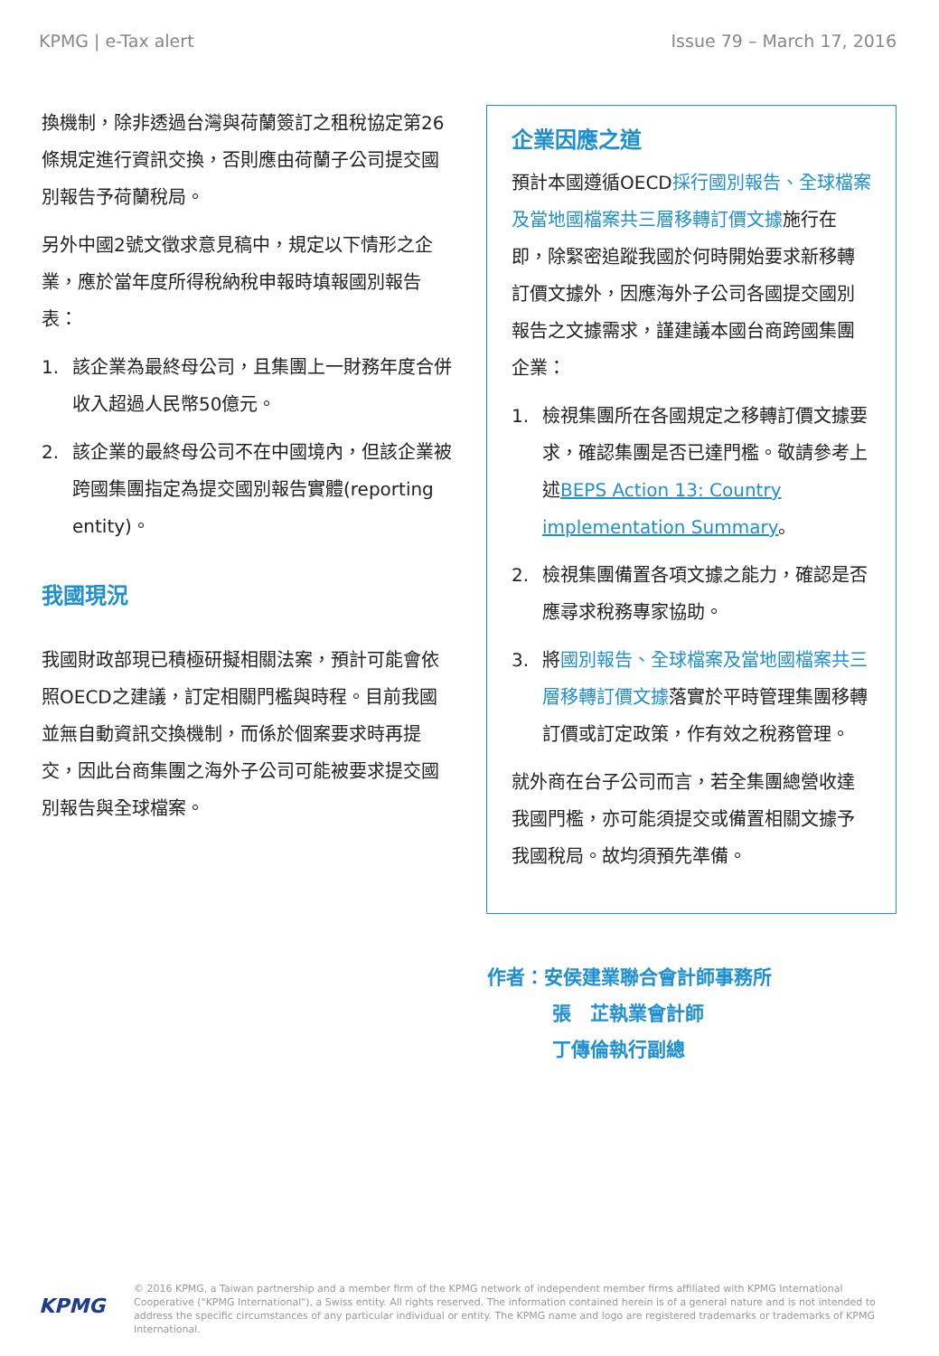KPMG | e-Tax alert Issue 79 – March 17, 2016
換機制，除非透過台灣與荷蘭簽訂之租稅協定第26條規定進行資訊交換，否則應由荷蘭子公司提交國別報告予荷蘭稅局。
另外中國2號文徵求意見稿中，規定以下情形之企業，應於當年度所得稅納稅申報時填報國別報告表：
1. 該企業為最終母公司，且集團上一財務年度合併收入超過人民幣50億元。
2. 該企業的最終母公司不在中國境內，但該企業被跨國集團指定為提交國別報告實體(reporting entity)。
我國現況
我國財政部現已積極研擬相關法案，預計可能會依照OECD之建議，訂定相關門檻與時程。目前我國並無自動資訊交換機制，而係於個案要求時再提交，因此台商集團之海外子公司可能被要求提交國別報告與全球檔案。
企業因應之道
預計本國遵循OECD採行國別報告、全球檔案及當地國檔案共三層移轉訂價文據施行在即，除緊密追蹤我國於何時開始要求新移轉訂價文據外，因應海外子公司各國提交國別報告之文據需求，謹建議本國台商跨國集團企業：
1. 檢視集團所在各國規定之移轉訂價文據要求，確認集團是否已達門檻。敬請參考上述BEPS Action 13: Country implementation Summary。
2. 檢視集團備置各項文據之能力，確認是否應尋求稅務專家協助。
3. 將國別報告、全球檔案及當地國檔案共三層移轉訂價文據落實於平時管理集團移轉訂價或訂定政策，作有效之稅務管理。
就外商在台子公司而言，若全集團總營收達我國門檻，亦可能須提交或備置相關文據予我國稅局。故均須預先準備。
作者：安侯建業聯合會計師事務所
張　芷執業會計師
丁傳倫執行副總
KPMG
© 2016 KPMG, a Taiwan partnership and a member firm of the KPMG network of independent member firms affiliated with KPMG International Cooperative ("KPMG International"), a Swiss entity. All rights reserved. The information contained herein is of a general nature and is not intended to address the specific circumstances of any particular individual or entity. The KPMG name and logo are registered trademarks or trademarks of KPMG International.